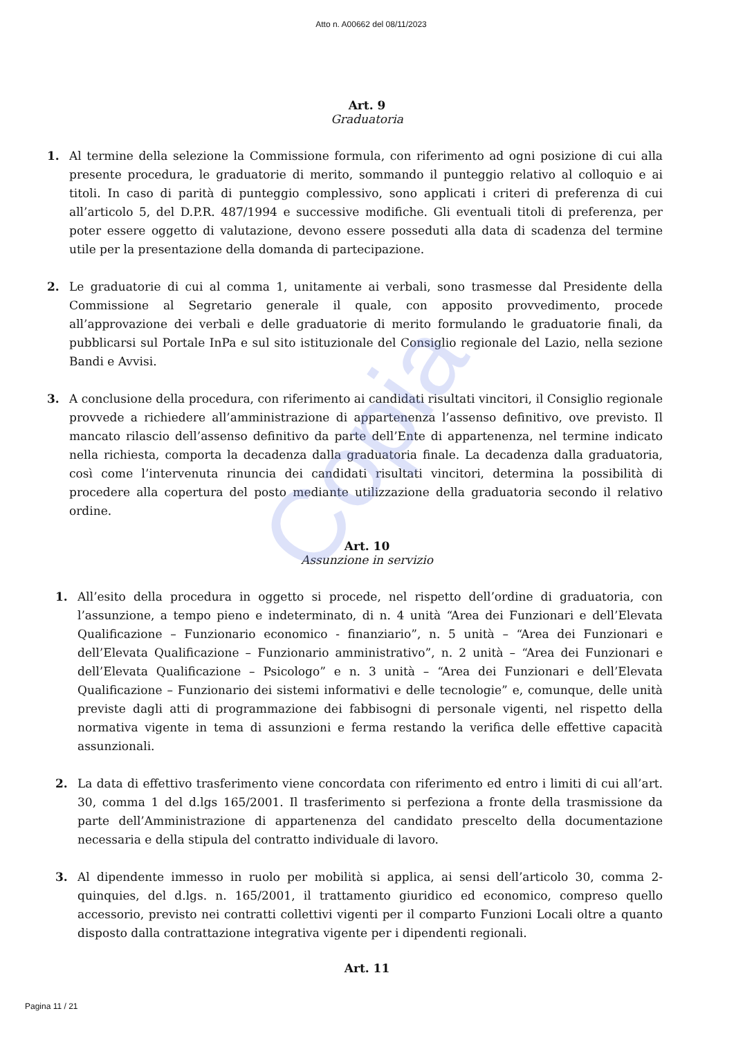Copia
Atto n. A00662 del 08/11/2023
Art. 9
Graduatoria
1. Al termine della selezione la Commissione formula, con riferimento ad ogni posizione di cui alla presente procedura, le graduatorie di merito, sommando il punteggio relativo al colloquio e ai titoli. In caso di parità di punteggio complessivo, sono applicati i criteri di preferenza di cui all’articolo 5, del D.P.R. 487/1994 e successive modifiche. Gli eventuali titoli di preferenza, per poter essere oggetto di valutazione, devono essere posseduti alla data di scadenza del termine utile per la presentazione della domanda di partecipazione.
2. Le graduatorie di cui al comma 1, unitamente ai verbali, sono trasmesse dal Presidente della Commissione al Segretario generale il quale, con apposito provvedimento, procede all’approvazione dei verbali e delle graduatorie di merito formulando le graduatorie finali, da pubblicarsi sul Portale InPa e sul sito istituzionale del Consiglio regionale del Lazio, nella sezione Bandi e Avvisi.
3. A conclusione della procedura, con riferimento ai candidati risultati vincitori, il Consiglio regionale provvede a richiedere all’amministrazione di appartenenza l’assenso definitivo, ove previsto. Il mancato rilascio dell’assenso definitivo da parte dell’Ente di appartenenza, nel termine indicato nella richiesta, comporta la decadenza dalla graduatoria finale. La decadenza dalla graduatoria, così come l’intervenuta rinuncia dei candidati risultati vincitori, determina la possibilità di procedere alla copertura del posto mediante utilizzazione della graduatoria secondo il relativo ordine.
Art. 10
Assunzione in servizio
1. All’esito della procedura in oggetto si procede, nel rispetto dell’ordine di graduatoria, con l’assunzione, a tempo pieno e indeterminato, di n. 4 unità “Area dei Funzionari e dell’Elevata Qualificazione – Funzionario economico - finanziario”, n. 5 unità – “Area dei Funzionari e dell’Elevata Qualificazione – Funzionario amministrativo”, n. 2 unità – “Area dei Funzionari e dell’Elevata Qualificazione – Psicologo” e n. 3 unità – “Area dei Funzionari e dell’Elevata Qualificazione – Funzionario dei sistemi informativi e delle tecnologie” e, comunque, delle unità previste dagli atti di programmazione dei fabbisogni di personale vigenti, nel rispetto della normativa vigente in tema di assunzioni e ferma restando la verifica delle effettive capacità assunzionali.
2. La data di effettivo trasferimento viene concordata con riferimento ed entro i limiti di cui all’art. 30, comma 1 del d.lgs 165/2001. Il trasferimento si perfeziona a fronte della trasmissione da parte dell’Amministrazione di appartenenza del candidato prescelto della documentazione necessaria e della stipula del contratto individuale di lavoro.
3. Al dipendente immesso in ruolo per mobilità si applica, ai sensi dell’articolo 30, comma 2-quinquies, del d.lgs. n. 165/2001, il trattamento giuridico ed economico, compreso quello accessorio, previsto nei contratti collettivi vigenti per il comparto Funzioni Locali oltre a quanto disposto dalla contrattazione integrativa vigente per i dipendenti regionali.
Art. 11
Pagina 11 / 21